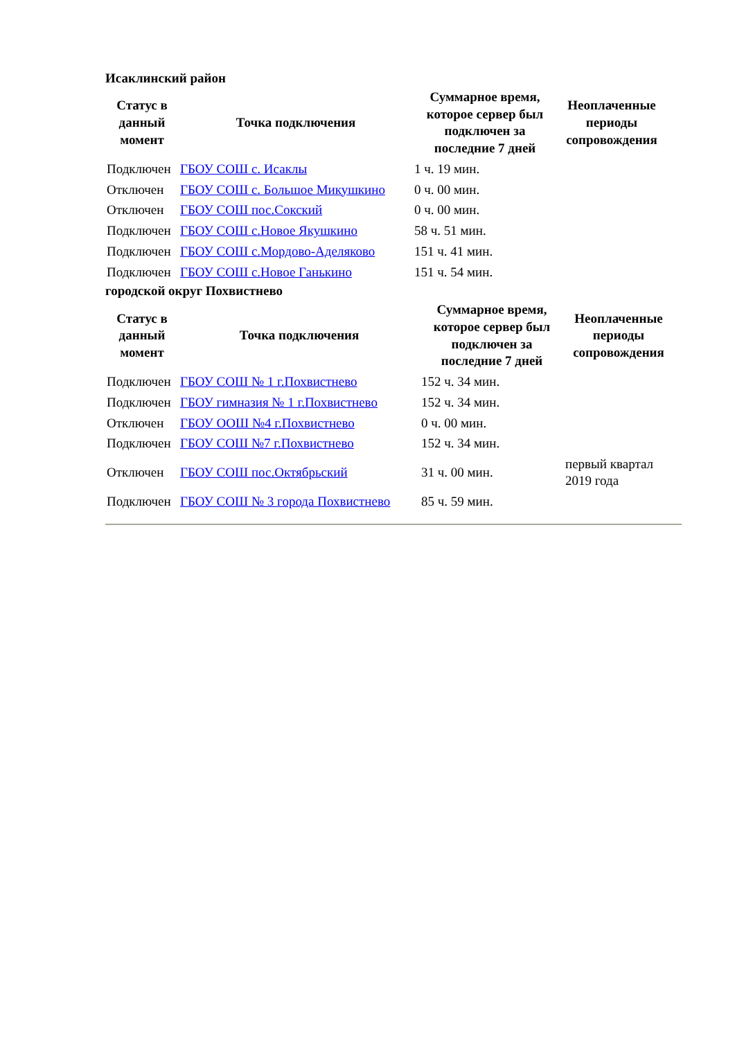Исаклинский район
| Статус в данный момент | Точка подключения | Суммарное время, которое сервер был подключен за последние 7 дней | Неоплаченные периоды сопровождения |
| --- | --- | --- | --- |
| Подключен | ГБОУ СОШ с. Исаклы | 1 ч. 19 мин. | |
| Отключен | ГБОУ СОШ с. Большое Микушкино | 0 ч. 00 мин. | |
| Отключен | ГБОУ СОШ пос.Сокский | 0 ч. 00 мин. | |
| Подключен | ГБОУ СОШ с.Новое Якушкино | 58 ч. 51 мин. | |
| Подключен | ГБОУ СОШ с.Мордово-Аделяково | 151 ч. 41 мин. | |
| Подключен | ГБОУ СОШ с.Новое Ганькино | 151 ч. 54 мин. | |
городской округ Похвистнево
| Статус в данный момент | Точка подключения | Суммарное время, которое сервер был подключен за последние 7 дней | Неоплаченные периоды сопровождения |
| --- | --- | --- | --- |
| Подключен | ГБОУ СОШ № 1 г.Похвистнево | 152 ч. 34 мин. | |
| Подключен | ГБОУ гимназия № 1 г.Похвистнево | 152 ч. 34 мин. | |
| Отключен | ГБОУ ООШ №4 г.Похвистнево | 0 ч. 00 мин. | |
| Подключен | ГБОУ СОШ №7 г.Похвистнево | 152 ч. 34 мин. | |
| Отключен | ГБОУ СОШ пос.Октябрьский | 31 ч. 00 мин. | первый квартал 2019 года |
| Подключен | ГБОУ СОШ № 3 города Похвистнево | 85 ч. 59 мин. | |